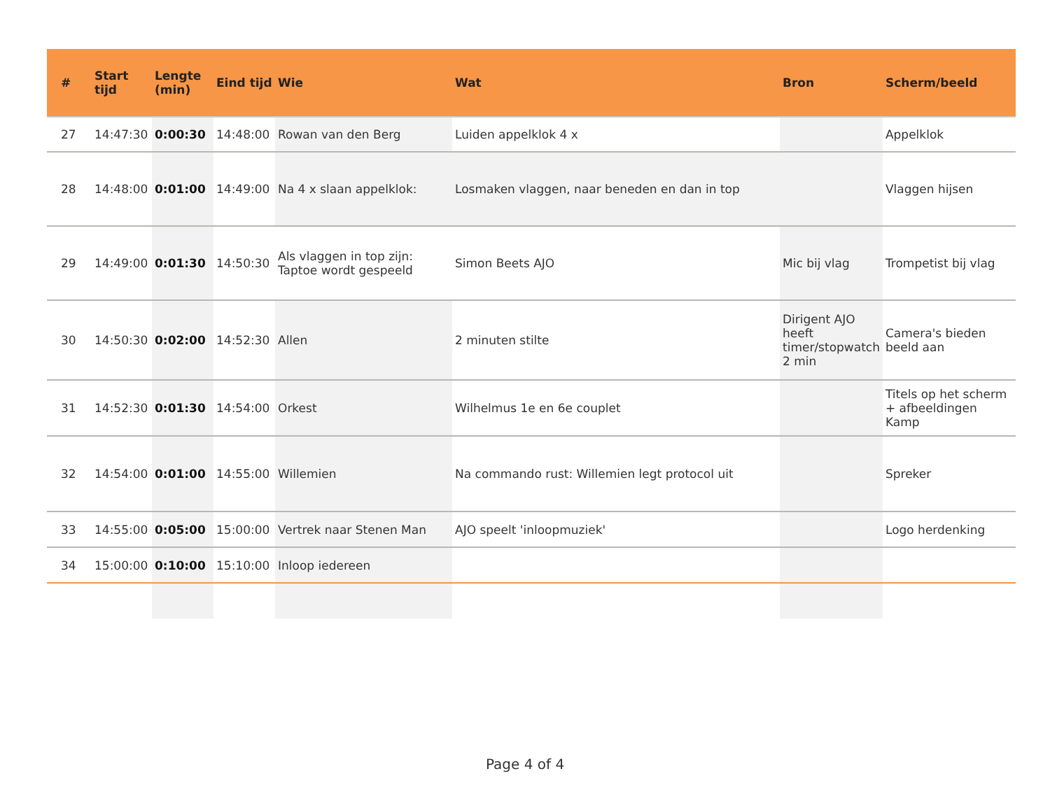| # | Start tijd | Lengte (min) | Eind tijd | Wie | Wat | Bron | Scherm/beeld |
| --- | --- | --- | --- | --- | --- | --- | --- |
| 27 | 14:47:30 | 0:00:30 | 14:48:00 | Rowan van den Berg | Luiden appelklok 4 x | | Appelklok |
| 28 | 14:48:00 | 0:01:00 | 14:49:00 | Na 4 x slaan appelklok: | Losmaken vlaggen, naar beneden en dan in top | | Vlaggen hijsen |
| 29 | 14:49:00 | 0:01:30 | 14:50:30 | Als vlaggen in top zijn: Taptoe wordt gespeeld | Simon Beets AJO | Mic bij vlag | Trompetist bij vlag |
| 30 | 14:50:30 | 0:02:00 | 14:52:30 | Allen | 2 minuten stilte | Dirigent AJO heeft timer/stopwatch 2 min | Camera's bieden beeld aan |
| 31 | 14:52:30 | 0:01:30 | 14:54:00 | Orkest | Wilhelmus 1e en 6e couplet | | Titels op het scherm + afbeeldingen Kamp |
| 32 | 14:54:00 | 0:01:00 | 14:55:00 | Willemien | Na commando rust: Willemien legt protocol uit | | Spreker |
| 33 | 14:55:00 | 0:05:00 | 15:00:00 | Vertrek naar Stenen Man | AJO speelt 'inloopmuziek' | | Logo herdenking |
| 34 | 15:00:00 | 0:10:00 | 15:10:00 | Inloop iedereen | | | |
Page 4 of 4